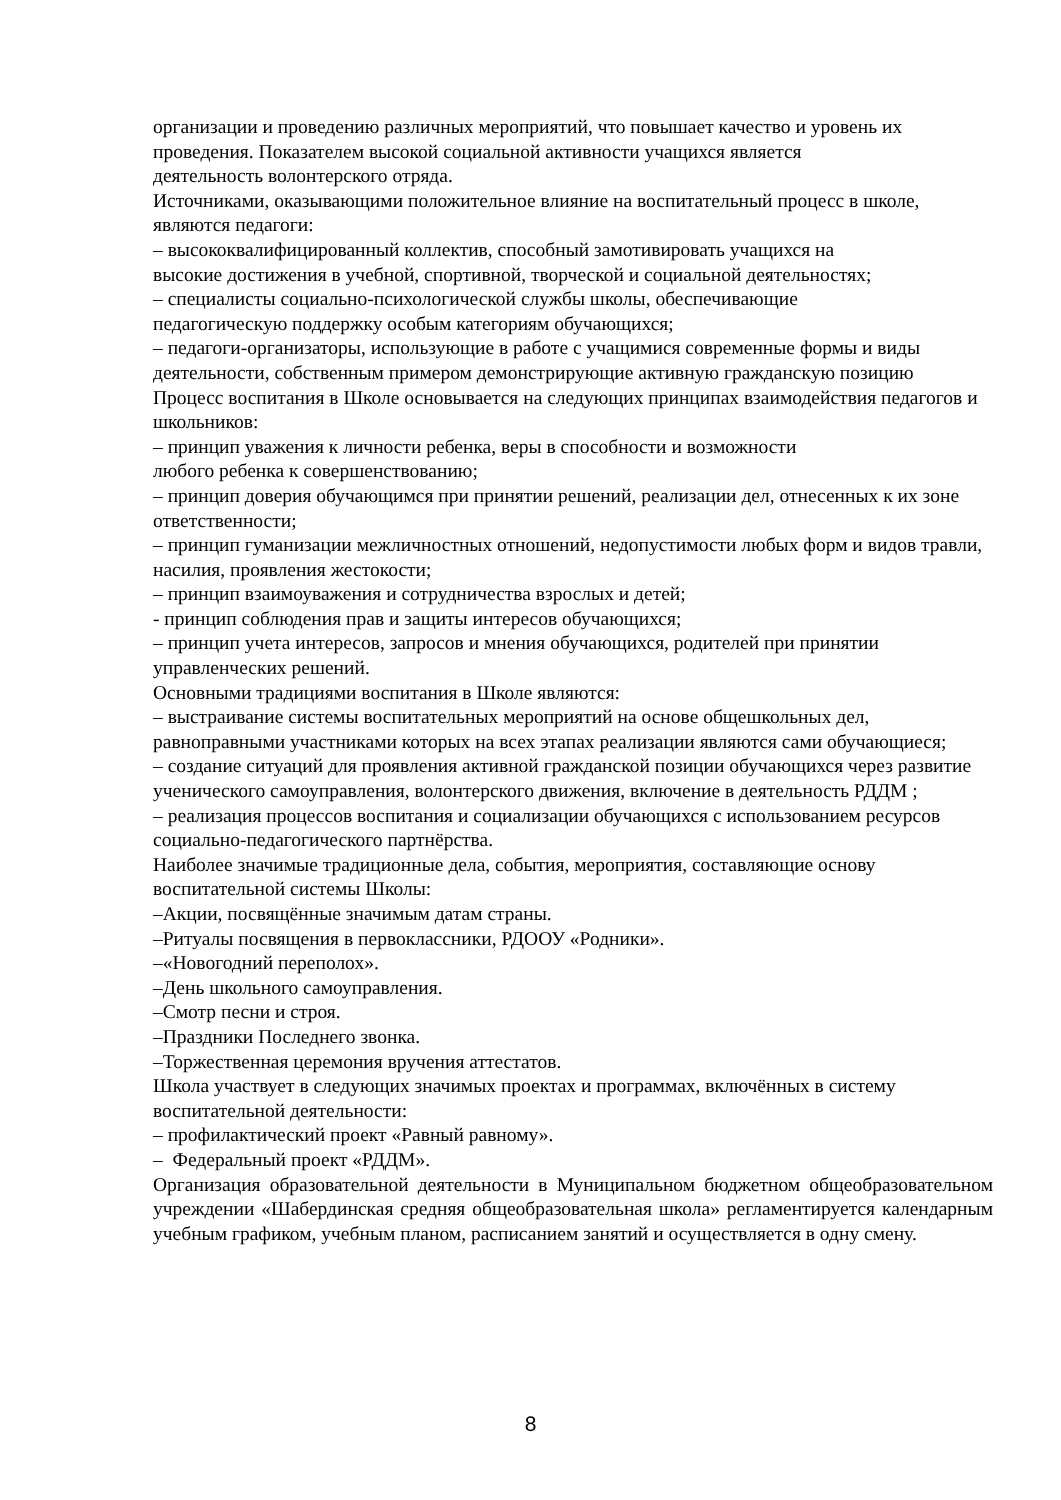организации и проведению различных мероприятий, что повышает качество и уровень их проведения. Показателем высокой социальной активности учащихся является
деятельность волонтерского отряда.
Источниками, оказывающими положительное влияние на воспитательный процесс в школе, являются педагоги:
– высококвалифицированный коллектив, способный замотивировать учащихся на
высокие достижения в учебной, спортивной, творческой и социальной деятельностях;
– специалисты социально-психологической службы школы, обеспечивающие
педагогическую поддержку особым категориям обучающихся;
– педагоги-организаторы, использующие в работе с учащимися современные формы и виды деятельности, собственным примером демонстрирующие активную гражданскую позицию
Процесс воспитания в Школе основывается на следующих принципах взаимодействия педагогов и школьников:
– принцип уважения к личности ребенка, веры в способности и возможности
любого ребенка к совершенствованию;
– принцип доверия обучающимся при принятии решений, реализации дел, отнесенных к их зоне ответственности;
– принцип гуманизации межличностных отношений, недопустимости любых форм и видов травли, насилия, проявления жестокости;
– принцип взаимоуважения и сотрудничества взрослых и детей;
- принцип соблюдения прав и защиты интересов обучающихся;
– принцип учета интересов, запросов и мнения обучающихся, родителей при принятии управленческих решений.
Основными традициями воспитания в Школе являются:
– выстраивание системы воспитательных мероприятий на основе общешкольных дел, равноправными участниками которых на всех этапах реализации являются сами обучающиеся;
– создание ситуаций для проявления активной гражданской позиции обучающихся через развитие ученического самоуправления, волонтерского движения, включение в деятельность РДДМ ;
– реализация процессов воспитания и социализации обучающихся с использованием ресурсов социально-педагогического партнёрства.
Наиболее значимые традиционные дела, события, мероприятия, составляющие основу воспитательной системы Школы:
–Акции, посвящённые значимым датам страны.
–Ритуалы посвящения в первоклассники, РДООУ «Родники».
–«Новогодний переполох».
–День школьного самоуправления.
–Смотр песни и строя.
–Праздники Последнего звонка.
–Торжественная церемония вручения аттестатов.
Школа участвует в следующих значимых проектах и программах, включённых в систему воспитательной деятельности:
– профилактический проект «Равный равному».
– Федеральный проект «РДДМ».
Организация образовательной деятельности в Муниципальном бюджетном общеобразовательном учреждении «Шабердинская средняя общеобразовательная школа» регламентируется календарным учебным графиком, учебным планом, расписанием занятий и осуществляется в одну смену.
8